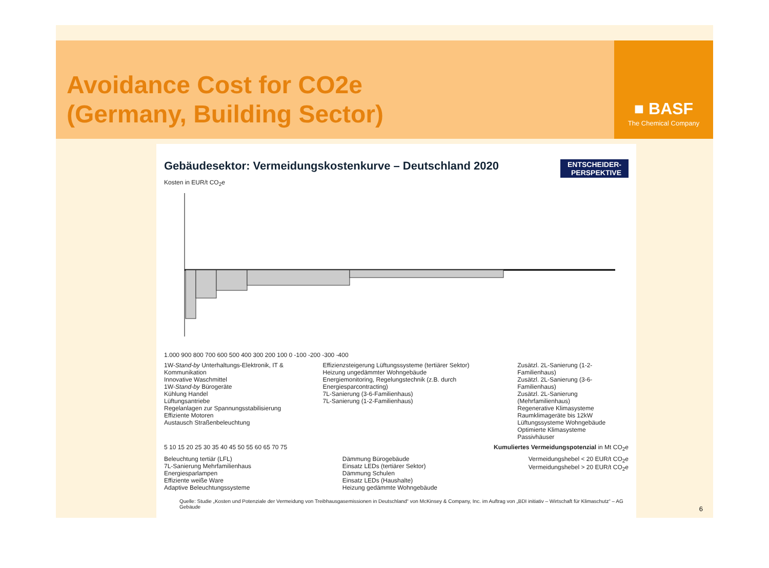Avoidance Cost for CO2e
(Germany, Building Sector)
■ BASF
The Chemical Company
Gebäudesektor: Vermeidungskostenkurve – Deutschland 2020
ENTSCHEIDER-
PERSPEKTIVE
Kosten in EUR/t CO<sub>2</sub>e
1.000 900 800 700 600 500 400 300 200 100 0 -100 -200 -300 -400
1W-Stand-by Unterhaltungs-Elektronik, IT & Kommunikation
Innovative Waschmittel
1W-Stand-by Bürogeräte
Kühlung Handel
Lüftungsantriebe
Regelanlagen zur Spannungsstabilisierung
Effiziente Motoren
Austausch Straßenbeleuchtung
Effizienzsteigerung Lüftungssysteme (tertiärer Sektor)
Heizung ungedämmter Wohngebäude
Energiemonitoring, Regelungstechnik (z.B. durch Energiesparcontracting)
7L-Sanierung (3-6-Familienhaus)
7L-Sanierung (1-2-Familienhaus)
Zusätzl. 2L-Sanierung (1-2-Familienhaus)
Zusätzl. 2L-Sanierung (3-6-Familienhaus)
Zusätzl. 2L-Sanierung (Mehrfamilienhaus)
Regenerative Klimasysteme
Raumklimageräte bis 12kW
Lüftungssysteme Wohngebäude
Optimierte Klimasysteme
Passivhäuser
5 10 15 20 25 30 35 40 45 50 55 60 65 70 75
Kumuliertes Vermeidungspotenzial in Mt CO<sub>2</sub>e
Beleuchtung tertiär (LFL)
7L-Sanierung Mehrfamilienhaus
Energiesparlampen
Effiziente weiße Ware
Adaptive Beleuchtungssysteme
Dämmung Bürogebäude
Einsatz LEDs (tertiärer Sektor)
Dämmung Schulen
Einsatz LEDs (Haushalte)
Heizung gedämmte Wohngebäude
Vermeidungshebel < 20 EUR/t CO<sub>2</sub>e
Vermeidungshebel > 20 EUR/t CO<sub>2</sub>e
Quelle: Studie „Kosten und Potenziale der Vermeidung von Treibhausgasemissionen in Deutschland“ von McKinsey & Company, Inc. im Auftrag von „BDI initiativ – Wirtschaft für Klimaschutz“ – AG Gebäude
6